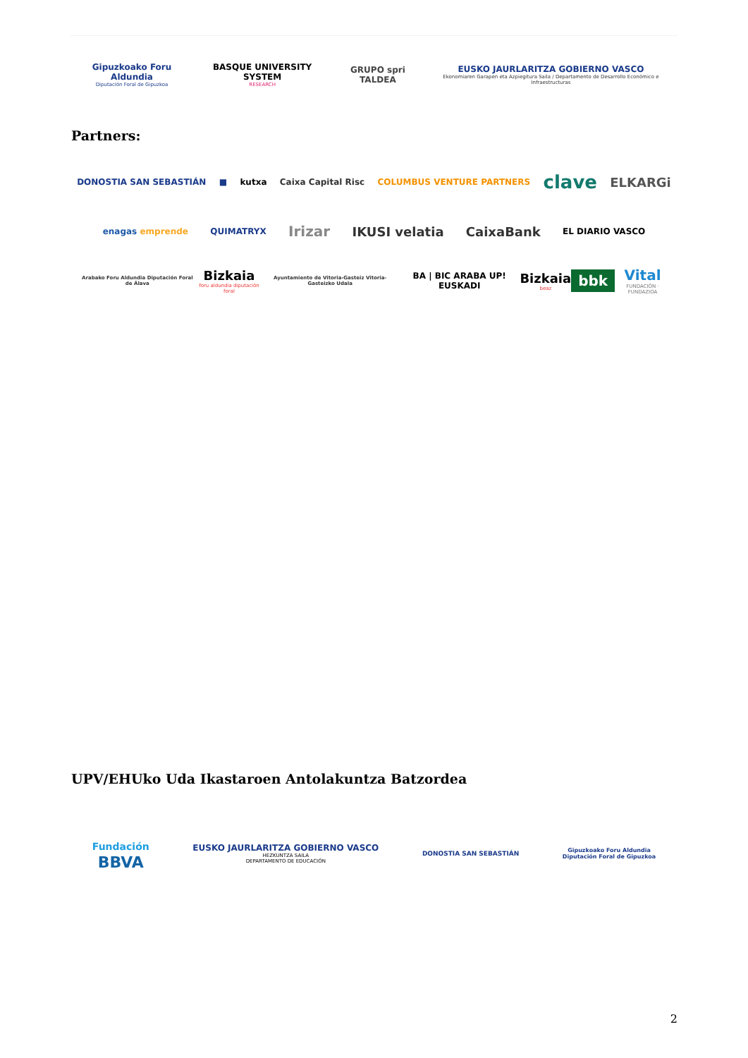Gipuzkoako Foru Aldundia
Diputación Foral de Gipuzkoa
BASQUE UNIVERSITY SYSTEM
RESEARCH
GRUPO spri TALDEA
EUSKO JAURLARITZA GOBIERNO VASCO
Ekonomiaren Garapen eta Azpiegitura Saila / Departamento de Desarrollo Económico e Infraestructuras
Partners:
DONOSTIA SAN SEBASTIÁN ■ kutxa Caixa Capital Risc COLUMBUS VENTURE PARTNERS
clave
ELKARGi
enagas emprende QUIMATRYX
Irizar IKUSI velatia CaixaBank
EL DIARIO VASCO
Arabako Foru Aldundia Diputación Foral de Álava
Bizkaia
foru aldundia diputación foral
Ayuntamiento de Vitoria-Gasteiz Vitoria-Gasteizko Udala
BA | BIC ARABA UP! EUSKADI
Bizkaia
beaz
bbk
Vital
FUNDACIÓN · FUNDAZIOA
UPV/EHUko Uda Ikastaroen Antolakuntza Batzordea
Fundación
BBVA
EUSKO JAURLARITZA GOBIERNO VASCO
HEZKUNTZA SAILA
DEPARTAMENTO DE EDUCACIÓN
DONOSTIA SAN SEBASTIÁN
Gipuzkoako Foru Aldundia
Diputación Foral de Gipuzkoa
2